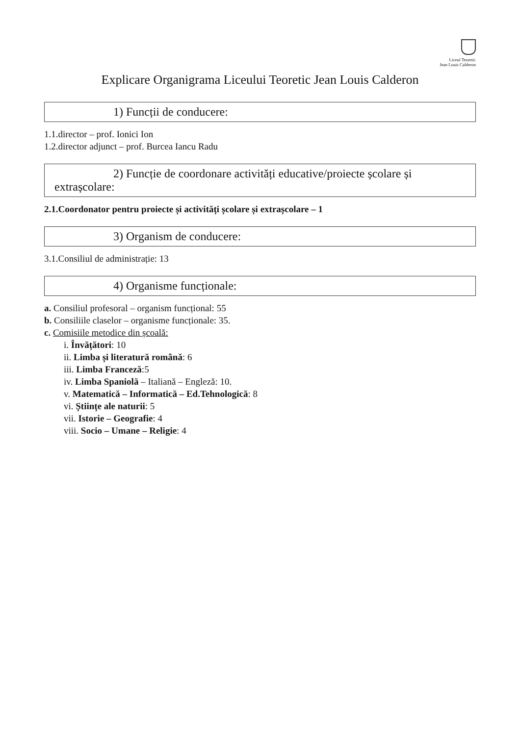Liceul Teoretic
Jean Louis Calderon
Explicare Organigrama Liceului Teoretic Jean Louis Calderon
1) Funcții de conducere:
1.1.director – prof. Ionici Ion
1.2.director adjunct – prof. Burcea Iancu Radu
2) Funcție de coordonare activități educative/proiecte școlare și extrașcolare:
2.1.Coordonator pentru proiecte și activități școlare și extrașcolare – 1
3) Organism de conducere:
3.1.Consiliul de administrație: 13
4) Organisme funcționale:
a. Consiliul profesoral – organism funcțional: 55
b. Consiliile claselor – organisme funcționale: 35.
c. Comisiile metodice din școală:
i. Învățători: 10
ii. Limba și literatură română: 6
iii. Limba Franceză:5
iv. Limba Spaniolă – Italiană – Engleză: 10.
v. Matematică – Informatică – Ed.Tehnologică: 8
vi. Științe ale naturii: 5
vii. Istorie – Geografie: 4
viii. Socio – Umane – Religie: 4